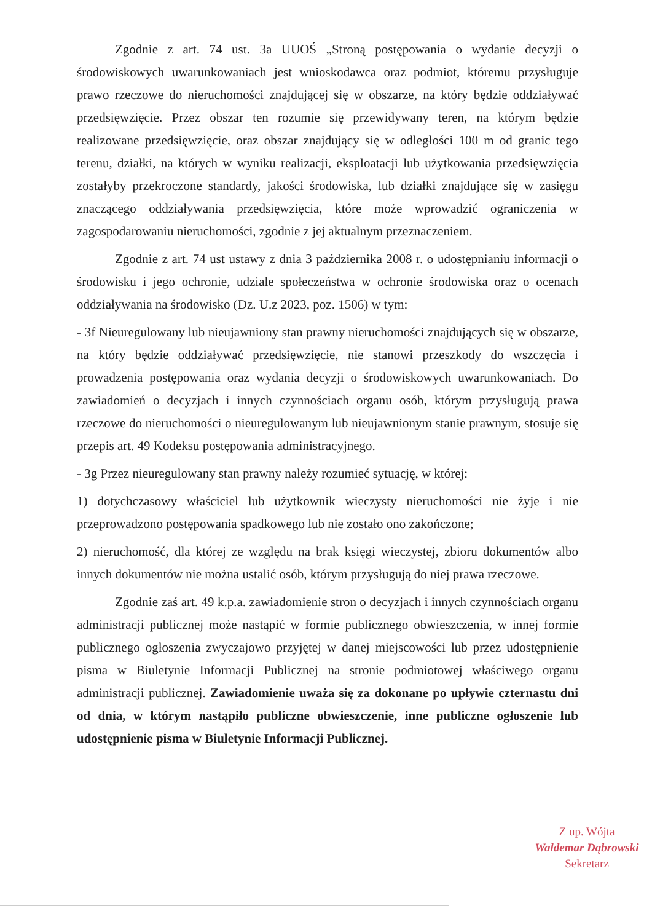Zgodnie z art. 74 ust. 3a UUOŚ „Stroną postępowania o wydanie decyzji o środowiskowych uwarunkowaniach jest wnioskodawca oraz podmiot, któremu przysługuje prawo rzeczowe do nieruchomości znajdującej się w obszarze, na który będzie oddziaływać przedsięwzięcie. Przez obszar ten rozumie się przewidywany teren, na którym będzie realizowane przedsięwzięcie, oraz obszar znajdujący się w odległości 100 m od granic tego terenu, działki, na których w wyniku realizacji, eksploatacji lub użytkowania przedsięwzięcia zostałyby przekroczone standardy, jakości środowiska, lub działki znajdujące się w zasięgu znaczącego oddziaływania przedsięwzięcia, które może wprowadzić ograniczenia w zagospodarowaniu nieruchomości, zgodnie z jej aktualnym przeznaczeniem.
Zgodnie z art. 74 ust ustawy z dnia 3 października 2008 r. o udostępnianiu informacji o środowisku i jego ochronie, udziale społeczeństwa w ochronie środowiska oraz o ocenach oddziaływania na środowisko (Dz. U.z 2023, poz. 1506) w tym:
- 3f Nieuregulowany lub nieujawniony stan prawny nieruchomości znajdujących się w obszarze, na który będzie oddziaływać przedsięwzięcie, nie stanowi przeszkody do wszczęcia i prowadzenia postępowania oraz wydania decyzji o środowiskowych uwarunkowaniach. Do zawiadomień o decyzjach i innych czynnościach organu osób, którym przysługują prawa rzeczowe do nieruchomości o nieuregulowanym lub nieujawnionym stanie prawnym, stosuje się przepis art. 49 Kodeksu postępowania administracyjnego.
- 3g Przez nieuregulowany stan prawny należy rozumieć sytuację, w której:
1) dotychczasowy właściciel lub użytkownik wieczysty nieruchomości nie żyje i nie przeprowadzono postępowania spadkowego lub nie zostało ono zakończone;
2) nieruchomość, dla której ze względu na brak księgi wieczystej, zbioru dokumentów albo innych dokumentów nie można ustalić osób, którym przysługują do niej prawa rzeczowe.
Zgodnie zaś art. 49 k.p.a. zawiadomienie stron o decyzjach i innych czynnościach organu administracji publicznej może nastąpić w formie publicznego obwieszczenia, w innej formie publicznego ogłoszenia zwyczajowo przyjętej w danej miejscowości lub przez udostępnienie pisma w Biuletynie Informacji Publicznej na stronie podmiotowej właściwego organu administracji publicznej. Zawiadomienie uważa się za dokonane po upływie czternastu dni od dnia, w którym nastąpiło publiczne obwieszczenie, inne publiczne ogłoszenie lub udostępnienie pisma w Biuletynie Informacji Publicznej.
Z up. Wójta
Waldemar Dąbrowski
Sekretarz